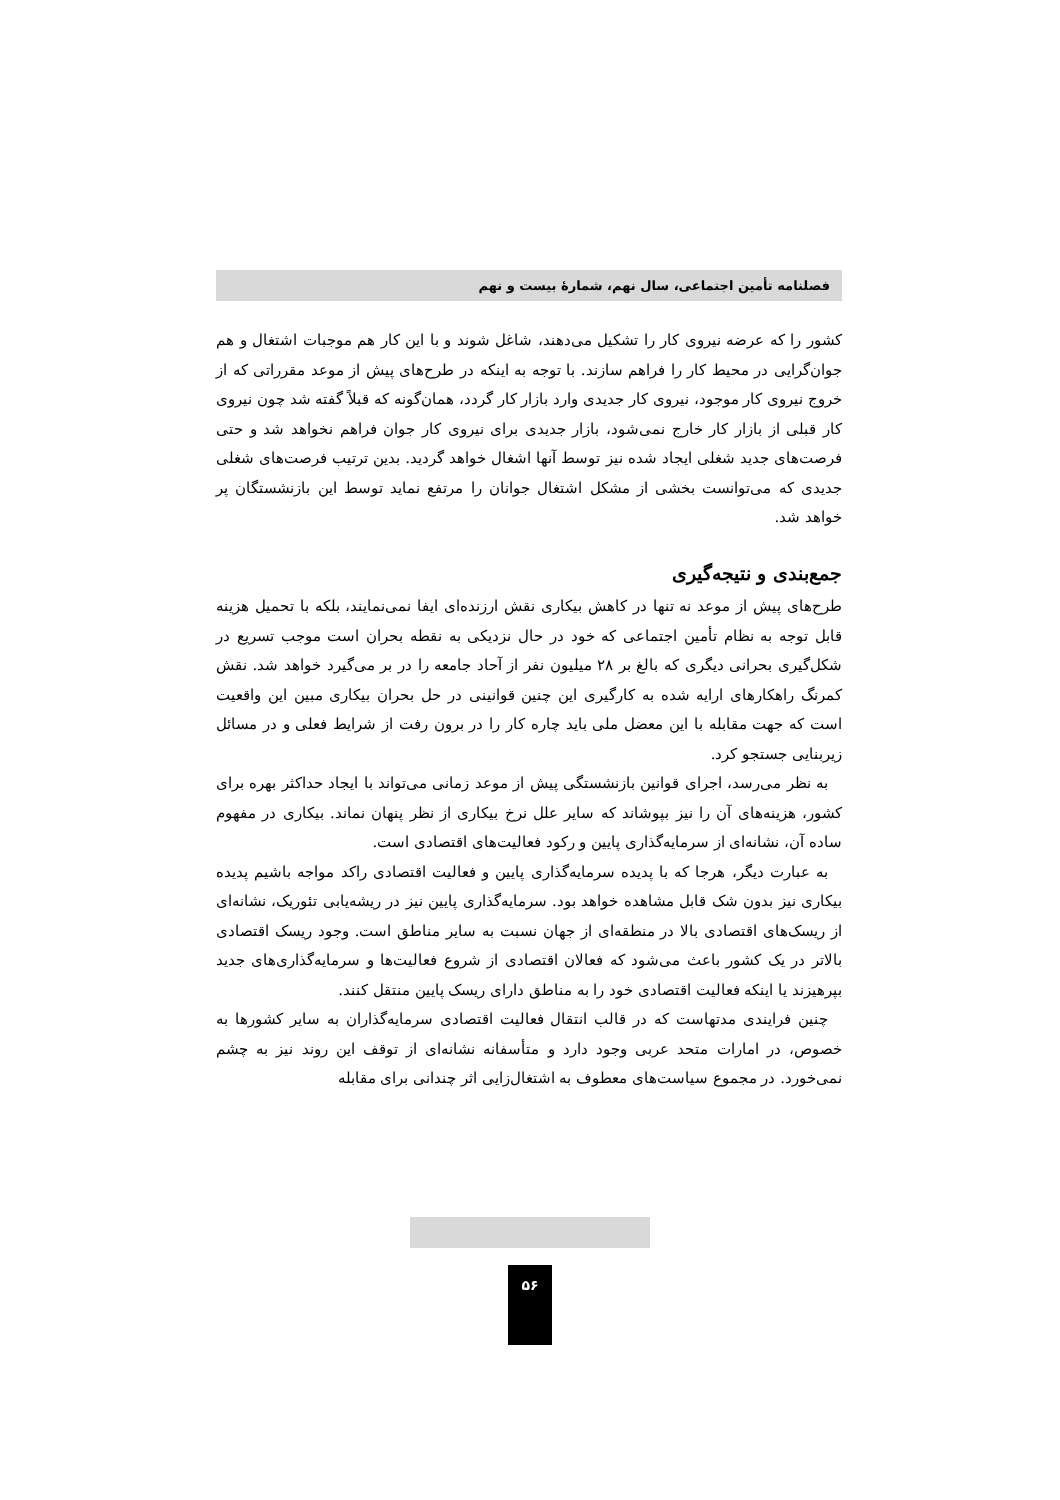فصلنامه تأمین اجتماعی، سال نهم، شمارهٔ بیست و نهم
کشور را که عرضه نیروی کار را تشکیل می‌دهند، شاغل شوند و با این کار هم موجبات اشتغال و هم جوان‌گرایی در محیط کار را فراهم سازند. با توجه به اینکه در طرح‌های پیش از موعد مقرراتی که از خروج نیروی کار موجود، نیروی کار جدیدی وارد بازار کار گردد، همان‌گونه که قبلاً گفته شد چون نیروی کار قبلی از بازار کار خارج نمی‌شود، بازار جدیدی برای نیروی کار جوان فراهم نخواهد شد و حتی فرصت‌های جدید شغلی ایجاد شده نیز توسط آنها اشغال خواهد گردید. بدین ترتیب فرصت‌های شغلی جدیدی که می‌توانست بخشی از مشکل اشتغال جوانان را مرتفع نماید توسط این بازنشستگان پر خواهد شد.
جمع‌بندی و نتیجه‌گیری
طرح‌های پیش از موعد نه تنها در کاهش بیکاری نقش ارزنده‌ای ایفا نمی‌نمایند، بلکه با تحمیل هزینه قابل توجه به نظام تأمین اجتماعی که خود در حال نزدیکی به نقطه بحران است موجب تسریع در شکل‌گیری بحرانی دیگری که بالغ بر ۲۸ میلیون نفر از آحاد جامعه را در بر می‌گیرد خواهد شد. نقش کمرنگ راهکارهای ارایه شده به کارگیری این چنین قوانینی در حل بحران بیکاری مبین این واقعیت است که جهت مقابله با این معضل ملی باید چاره کار را در برون رفت از شرایط فعلی و در مسائل زیربنایی جستجو کرد.
به نظر می‌رسد، اجرای قوانین بازنشستگی پیش از موعد زمانی می‌تواند با ایجاد حداکثر بهره برای کشور، هزینه‌های آن را نیز بپوشاند که سایر علل نرخ بیکاری از نظر پنهان نماند. بیکاری در مفهوم ساده آن، نشانه‌ای از سرمایه‌گذاری پایین و رکود فعالیت‌های اقتصادی است.
به عبارت دیگر، هرجا که با پدیده سرمایه‌گذاری پایین و فعالیت اقتصادی راکد مواجه باشیم پدیده بیکاری نیز بدون شک قابل مشاهده خواهد بود. سرمایه‌گذاری پایین نیز در ریشه‌یابی تئوریک، نشانه‌ای از ریسک‌های اقتصادی بالا در منطقه‌ای از جهان نسبت به سایر مناطق است. وجود ریسک اقتصادی بالاتر در یک کشور باعث می‌شود که فعالان اقتصادی از شروع فعالیت‌ها و سرمایه‌گذاری‌های جدید بپرهیزند یا اینکه فعالیت اقتصادی خود را به مناطق دارای ریسک پایین منتقل کنند.
چنین فرایندی مدتهاست که در قالب انتقال فعالیت اقتصادی سرمایه‌گذاران به سایر کشورها به خصوص، در امارات متحد عربی وجود دارد و متأسفانه نشانه‌ای از توقف این روند نیز به چشم نمی‌خورد. در مجموع سیاست‌های معطوف به اشتغال‌زایی اثر چندانی برای مقابله
۵۶